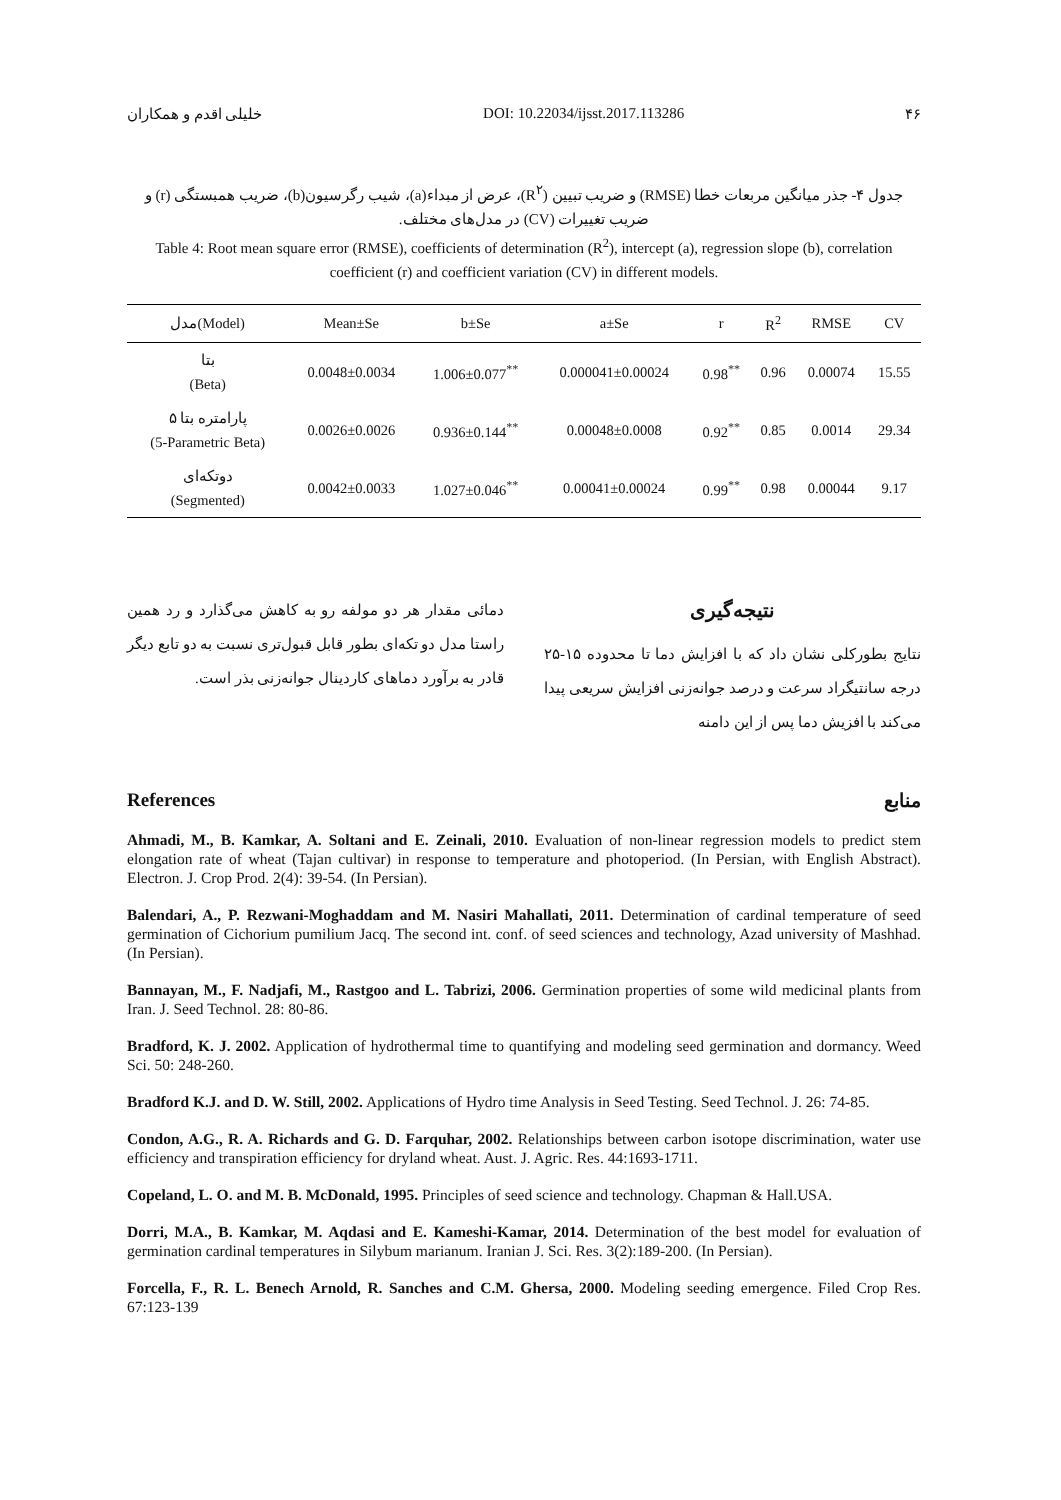خلیلی اقدم و همکاران DOI: 10.22034/ijsst.2017.113286 ۴۶
جدول ۴- جذر میانگین مربعات خطا (RMSE) و ضریب تبیین (R<sup>۲</sup>)، عرض از مبداء(a)، شیب رگرسیون(b)، ضریب همبستگی (r) و ضریب تغییرات (CV) در مدل‌های مختلف.
Table 4: Root mean square error (RMSE), coefficients of determination (R<sup>2</sup>), intercept (a), regression slope (b), correlation coefficient (r) and coefficient variation (CV) in different models.
| مدل(Model) | Mean±Se | b±Se | a±Se | r | R<sup>2</sup> | RMSE | CV |
| --- | --- | --- | --- | --- | --- | --- | --- |
| بتا (Beta) | 0.0048±0.0034 | 1.006±0.077<sup>**</sup> | 0.000041±0.00024 | 0.98<sup>**</sup> | 0.96 | 0.00074 | 15.55 |
| ۵ پارامتره بتا (5-Parametric Beta) | 0.0026±0.0026 | 0.936±0.144<sup>**</sup> | 0.00048±0.0008 | 0.92<sup>**</sup> | 0.85 | 0.0014 | 29.34 |
| دوتکه‌ای (Segmented) | 0.0042±0.0033 | 1.027±0.046<sup>**</sup> | 0.00041±0.00024 | 0.99<sup>**</sup> | 0.98 | 0.00044 | 9.17 |
نتیجه‌گیری
نتایج بطورکلی نشان داد که با افزایش دما تا محدوده ۱۵-۲۵ درجه سانتیگراد سرعت و درصد جوانه‌زنی افزایش سریعی پیدا می‌کند با افزیش دما پس از این دامنه
دمائی مقدار هر دو مولفه رو به کاهش می‌گذارد و رد همین راستا مدل دو تکه‌ای بطور قابل قبول‌تری نسبت به دو تابع دیگر قادر به برآورد دماهای کاردینال جوانه‌زنی بذر است.
References منابع
Ahmadi, M., B. Kamkar, A. Soltani and E. Zeinali, 2010. Evaluation of non-linear regression models to predict stem elongation rate of wheat (Tajan cultivar) in response to temperature and photoperiod. (In Persian, with English Abstract). Electron. J. Crop Prod. 2(4): 39-54. (In Persian).
Balendari, A., P. Rezwani-Moghaddam and M. Nasiri Mahallati, 2011. Determination of cardinal temperature of seed germination of Cichorium pumilium Jacq. The second int. conf. of seed sciences and technology, Azad university of Mashhad. (In Persian).
Bannayan, M., F. Nadjafi, M., Rastgoo and L. Tabrizi, 2006. Germination properties of some wild medicinal plants from Iran. J. Seed Technol. 28: 80-86.
Bradford, K. J. 2002. Application of hydrothermal time to quantifying and modeling seed germination and dormancy. Weed Sci. 50: 248-260.
Bradford K.J. and D. W. Still, 2002. Applications of Hydro time Analysis in Seed Testing. Seed Technol. J. 26: 74-85.
Condon, A.G., R. A. Richards and G. D. Farquhar, 2002. Relationships between carbon isotope discrimination, water use efficiency and transpiration efficiency for dryland wheat. Aust. J. Agric. Res. 44:1693-1711.
Copeland, L. O. and M. B. McDonald, 1995. Principles of seed science and technology. Chapman & Hall.USA.
Dorri, M.A., B. Kamkar, M. Aqdasi and E. Kameshi-Kamar, 2014. Determination of the best model for evaluation of germination cardinal temperatures in Silybum marianum. Iranian J. Sci. Res. 3(2):189-200. (In Persian).
Forcella, F., R. L. Benech Arnold, R. Sanches and C.M. Ghersa, 2000. Modeling seeding emergence. Filed Crop Res. 67:123-139